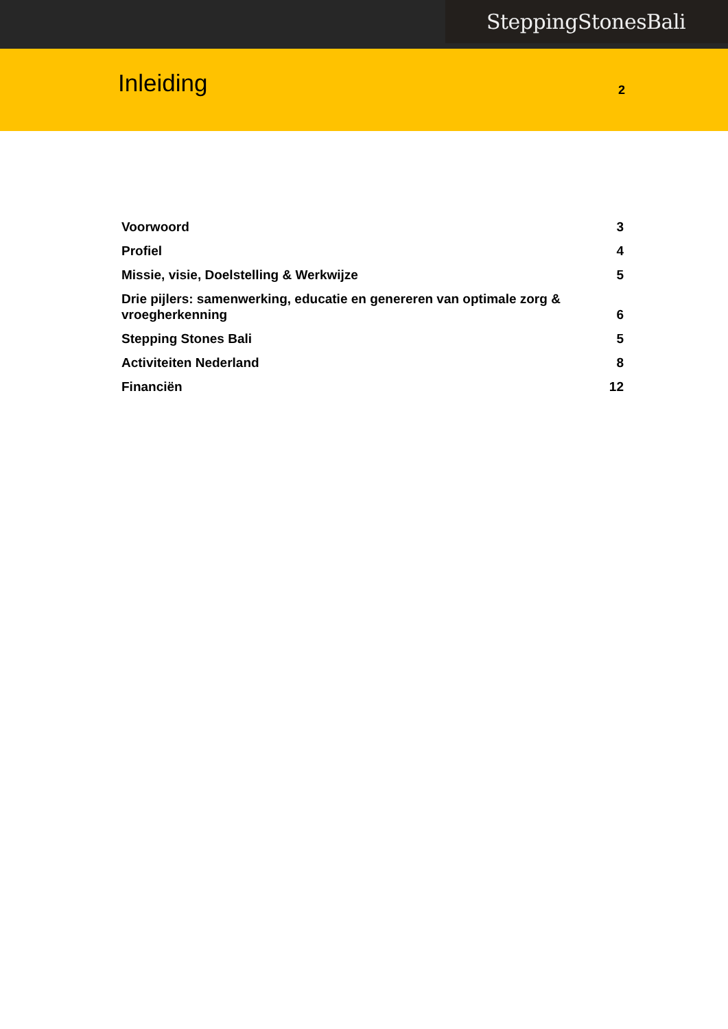SteppingStonesBali
Inleiding
2
Voorwoord 3
Profiel 4
Missie, visie, Doelstelling & Werkwijze 5
Drie pijlers: samenwerking, educatie en genereren van optimale zorg & vroegherkenning 6
Stepping Stones Bali 5
Activiteiten Nederland 8
Financiën 12